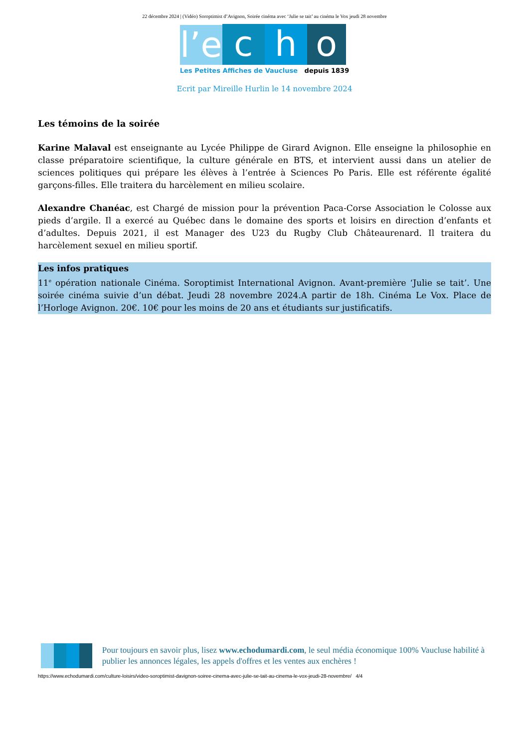22 décembre 2024 | (Vidéo) Soroptimist d’Avignon, Soirée cinéma avec ‘Julie se tait’ au cinéma le Vox jeudi 28 novembre
l’e
c
h
o
Les Petites Affiches de Vaucluse depuis 1839
Ecrit par Mireille Hurlin le 14 novembre 2024
Les témoins de la soirée
Karine Malaval est enseignante au Lycée Philippe de Girard Avignon. Elle enseigne la philosophie en classe préparatoire scientifique, la culture générale en BTS, et intervient aussi dans un atelier de sciences politiques qui prépare les élèves à l’entrée à Sciences Po Paris. Elle est référente égalité garçons-filles. Elle traitera du harcèlement en milieu scolaire.
Alexandre Chanéac, est Chargé de mission pour la prévention Paca-Corse Association le Colosse aux pieds d’argile. Il a exercé au Québec dans le domaine des sports et loisirs en direction d’enfants et d’adultes. Depuis 2021, il est Manager des U23 du Rugby Club Châteaurenard. Il traitera du harcèlement sexuel en milieu sportif.
Les infos pratiques
11<sup>e</sup> opération nationale Cinéma. Soroptimist International Avignon. Avant-première ‘Julie se tait’. Une soirée cinéma suivie d’un débat. Jeudi 28 novembre 2024.A partir de 18h. Cinéma Le Vox. Place de l’Horloge Avignon. 20€. 10€ pour les moins de 20 ans et étudiants sur justificatifs.
Pour toujours en savoir plus, lisez www.echodumardi.com, le seul média économique 100% Vaucluse habilité à publier les annonces légales, les appels d'offres et les ventes aux enchères !
https://www.echodumardi.com/culture-loisirs/video-soroptimist-davignon-soiree-cinema-avec-julie-se-tait-au-cinema-le-vox-jeudi-28-novembre/ 4/4